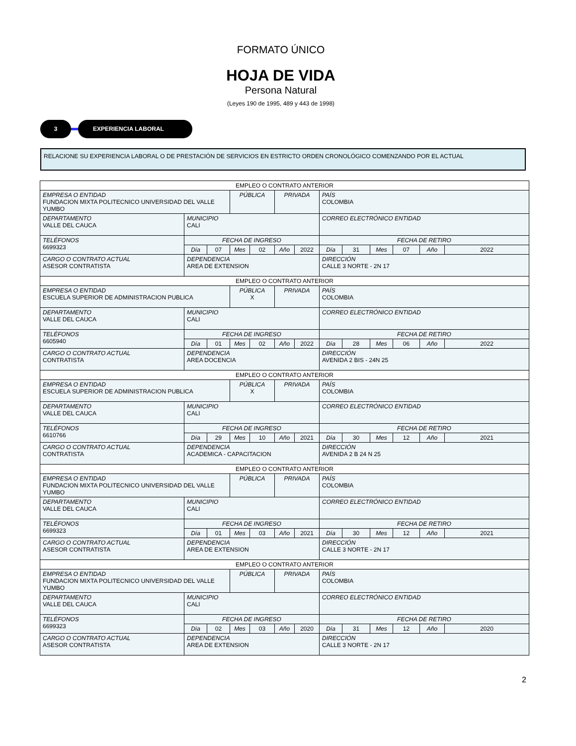FORMATO ÚNICO
HOJA DE VIDA
Persona Natural
(Leyes 190 de 1995, 489 y 443 de 1998)
3 EXPERIENCIA LABORAL
RELACIONE SU EXPERIENCIA LABORAL O DE PRESTACIÓN DE SERVICIOS EN ESTRICTO ORDEN CRONOLÓGICO COMENZANDO POR EL ACTUAL
| EMPLEO O CONTRATO ANTERIOR | | | | | | | | | | | | |
| EMPRESA O ENTIDAD FUNDACION MIXTA POLITECNICO UNIVERSIDAD DEL VALLE YUMBO | | | PÚBLICA | | PRIVADA | | PAÍS COLOMBIA | | | | | |
| DEPARTAMENTO VALLE DEL CAUCA | MUNICIPIO CALI | | | | | | CORREO ELECTRÓNICO ENTIDAD | | | | | |
| TELÉFONOS 6699323 | FECHA DE INGRESO | | | | | | FECHA DE RETIRO | | | | | |
| | Día | 07 | Mes | 02 | Año | 2022 | Día | 31 | Mes | 07 | Año | 2022 |
| CARGO O CONTRATO ACTUAL ASESOR CONTRATISTA | DEPENDENCIA AREA DE EXTENSION | | | | | | DIRECCIÓN CALLE 3 NORTE - 2N 17 | | | | | |
| EMPLEO O CONTRATO ANTERIOR | | | | | | | | | | | | |
| EMPRESA O ENTIDAD ESCUELA SUPERIOR DE ADMINISTRACION PUBLICA | | | PÚBLICA X | | PRIVADA | | PAÍS COLOMBIA | | | | | |
| DEPARTAMENTO VALLE DEL CAUCA | MUNICIPIO CALI | | | | | | CORREO ELECTRÓNICO ENTIDAD | | | | | |
| TELÉFONOS 6605940 | FECHA DE INGRESO | | | | | | FECHA DE RETIRO | | | | | |
| | Día | 01 | Mes | 02 | Año | 2022 | Día | 28 | Mes | 06 | Año | 2022 |
| CARGO O CONTRATO ACTUAL CONTRATISTA | DEPENDENCIA AREA DOCENCIA | | | | | | DIRECCIÓN AVENIDA 2 BIS - 24N 25 | | | | | |
| EMPLEO O CONTRATO ANTERIOR | | | | | | | | | | | | |
| EMPRESA O ENTIDAD ESCUELA SUPERIOR DE ADMINISTRACION PUBLICA | | | PÚBLICA X | | PRIVADA | | PAÍS COLOMBIA | | | | | |
| DEPARTAMENTO VALLE DEL CAUCA | MUNICIPIO CALI | | | | | | CORREO ELECTRÓNICO ENTIDAD | | | | | |
| TELÉFONOS 6610766 | FECHA DE INGRESO | | | | | | FECHA DE RETIRO | | | | | |
| | Día | 29 | Mes | 10 | Año | 2021 | Día | 30 | Mes | 12 | Año | 2021 |
| CARGO O CONTRATO ACTUAL CONTRATISTA | DEPENDENCIA ACADEMICA - CAPACITACION | | | | | | DIRECCIÓN AVENIDA 2 B 24 N 25 | | | | | |
| EMPLEO O CONTRATO ANTERIOR | | | | | | | | | | | | |
| EMPRESA O ENTIDAD FUNDACION MIXTA POLITECNICO UNIVERSIDAD DEL VALLE YUMBO | | | PÚBLICA | | PRIVADA | | PAÍS COLOMBIA | | | | | |
| DEPARTAMENTO VALLE DEL CAUCA | MUNICIPIO CALI | | | | | | CORREO ELECTRÓNICO ENTIDAD | | | | | |
| TELÉFONOS 6699323 | FECHA DE INGRESO | | | | | | FECHA DE RETIRO | | | | | |
| | Día | 01 | Mes | 03 | Año | 2021 | Día | 30 | Mes | 12 | Año | 2021 |
| CARGO O CONTRATO ACTUAL ASESOR CONTRATISTA | DEPENDENCIA AREA DE EXTENSION | | | | | | DIRECCIÓN CALLE 3 NORTE - 2N 17 | | | | | |
| EMPLEO O CONTRATO ANTERIOR | | | | | | | | | | | | |
| EMPRESA O ENTIDAD FUNDACION MIXTA POLITECNICO UNIVERSIDAD DEL VALLE YUMBO | | | PÚBLICA | | PRIVADA | | PAÍS COLOMBIA | | | | | |
| DEPARTAMENTO VALLE DEL CAUCA | MUNICIPIO CALI | | | | | | CORREO ELECTRÓNICO ENTIDAD | | | | | |
| TELÉFONOS 6699323 | FECHA DE INGRESO | | | | | | FECHA DE RETIRO | | | | | |
| | Día | 02 | Mes | 03 | Año | 2020 | Día | 31 | Mes | 12 | Año | 2020 |
| CARGO O CONTRATO ACTUAL ASESOR CONTRATISTA | DEPENDENCIA AREA DE EXTENSION | | | | | | DIRECCIÓN CALLE 3 NORTE - 2N 17 | | | | | |
2